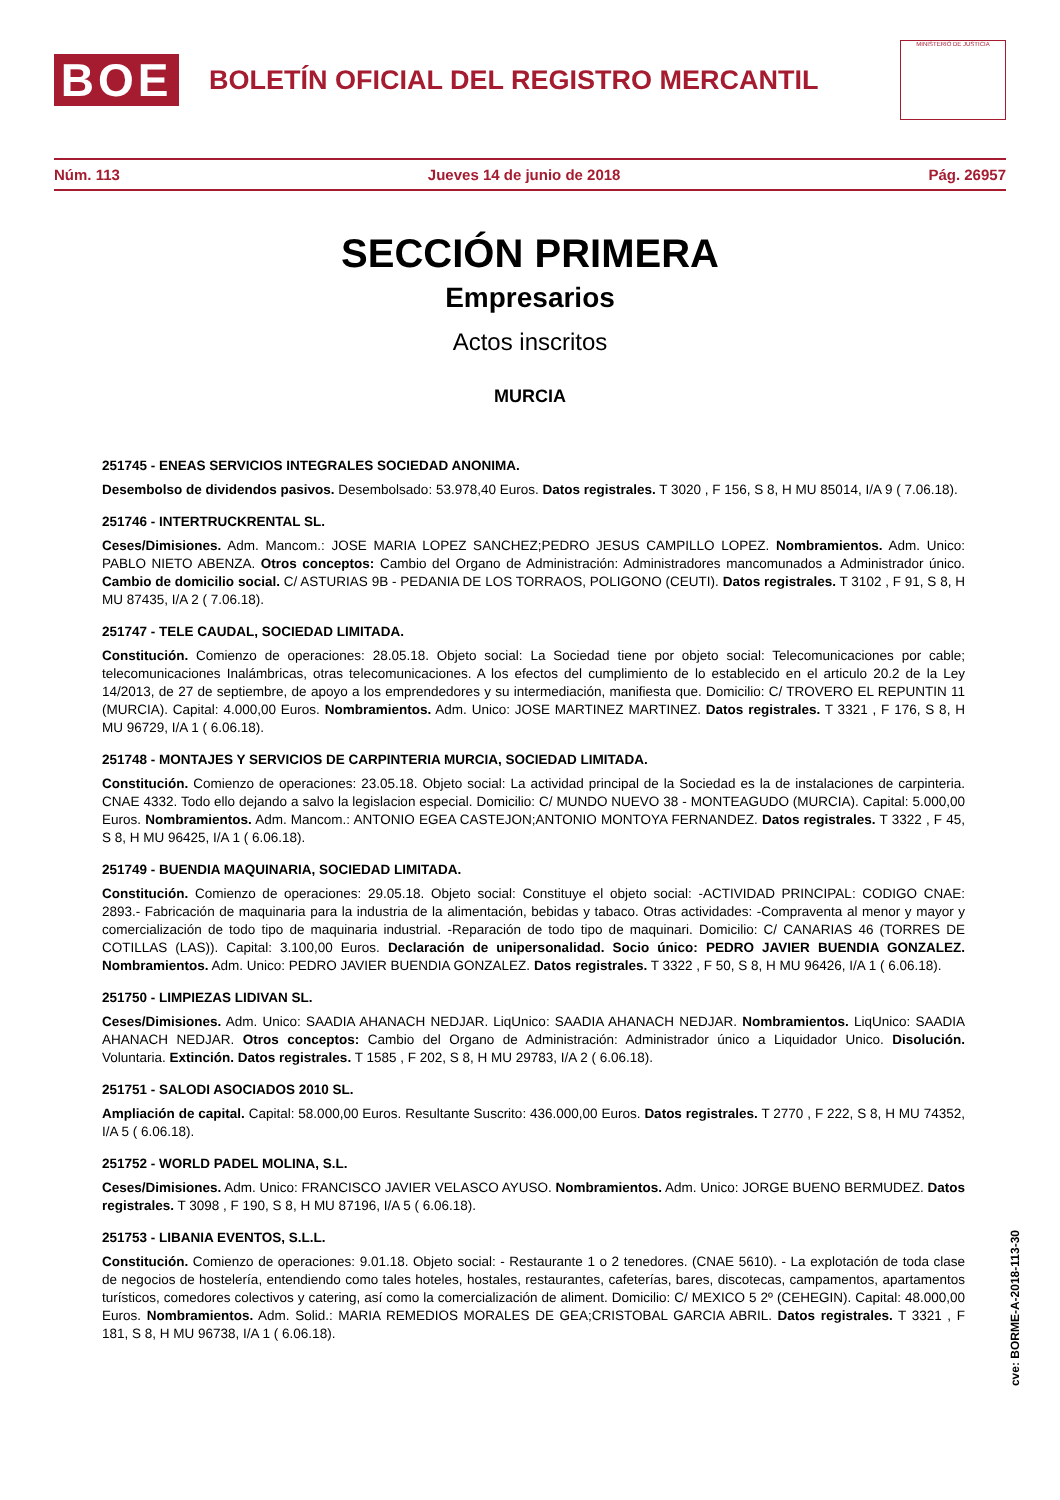BOE
BOLETÍN OFICIAL DEL REGISTRO MERCANTIL
MINISTERIO DE JUSTICIA
Núm. 113 Jueves 14 de junio de 2018 Pág. 26957
SECCIÓN PRIMERA
Empresarios
Actos inscritos
MURCIA
251745 - ENEAS SERVICIOS INTEGRALES SOCIEDAD ANONIMA.
Desembolso de dividendos pasivos. Desembolsado: 53.978,40 Euros. Datos registrales. T 3020 , F 156, S 8, H MU 85014, I/A 9 ( 7.06.18).
251746 - INTERTRUCKRENTAL SL.
Ceses/Dimisiones. Adm. Mancom.: JOSE MARIA LOPEZ SANCHEZ;PEDRO JESUS CAMPILLO LOPEZ. Nombramientos. Adm. Unico: PABLO NIETO ABENZA. Otros conceptos: Cambio del Organo de Administración: Administradores mancomunados a Administrador único. Cambio de domicilio social. C/ ASTURIAS 9B - PEDANIA DE LOS TORRAOS, POLIGONO (CEUTI). Datos registrales. T 3102 , F 91, S 8, H MU 87435, I/A 2 ( 7.06.18).
251747 - TELE CAUDAL, SOCIEDAD LIMITADA.
Constitución. Comienzo de operaciones: 28.05.18. Objeto social: La Sociedad tiene por objeto social: Telecomunicaciones por cable; telecomunicaciones Inalámbricas, otras telecomunicaciones. A los efectos del cumplimiento de lo establecido en el articulo 20.2 de la Ley 14/2013, de 27 de septiembre, de apoyo a los emprendedores y su intermediación, manifiesta que. Domicilio: C/ TROVERO EL REPUNTIN 11 (MURCIA). Capital: 4.000,00 Euros. Nombramientos. Adm. Unico: JOSE MARTINEZ MARTINEZ. Datos registrales. T 3321 , F 176, S 8, H MU 96729, I/A 1 ( 6.06.18).
251748 - MONTAJES Y SERVICIOS DE CARPINTERIA MURCIA, SOCIEDAD LIMITADA.
Constitución. Comienzo de operaciones: 23.05.18. Objeto social: La actividad principal de la Sociedad es la de instalaciones de carpinteria. CNAE 4332. Todo ello dejando a salvo la legislacion especial. Domicilio: C/ MUNDO NUEVO 38 - MONTEAGUDO (MURCIA). Capital: 5.000,00 Euros. Nombramientos. Adm. Mancom.: ANTONIO EGEA CASTEJON;ANTONIO MONTOYA FERNANDEZ. Datos registrales. T 3322 , F 45, S 8, H MU 96425, I/A 1 ( 6.06.18).
251749 - BUENDIA MAQUINARIA, SOCIEDAD LIMITADA.
Constitución. Comienzo de operaciones: 29.05.18. Objeto social: Constituye el objeto social: -ACTIVIDAD PRINCIPAL: CODIGO CNAE: 2893.- Fabricación de maquinaria para la industria de la alimentación, bebidas y tabaco. Otras actividades: -Compraventa al menor y mayor y comercialización de todo tipo de maquinaria industrial. -Reparación de todo tipo de maquinari. Domicilio: C/ CANARIAS 46 (TORRES DE COTILLAS (LAS)). Capital: 3.100,00 Euros. Declaración de unipersonalidad. Socio único: PEDRO JAVIER BUENDIA GONZALEZ. Nombramientos. Adm. Unico: PEDRO JAVIER BUENDIA GONZALEZ. Datos registrales. T 3322 , F 50, S 8, H MU 96426, I/A 1 ( 6.06.18).
251750 - LIMPIEZAS LIDIVAN SL.
Ceses/Dimisiones. Adm. Unico: SAADIA AHANACH NEDJAR. LiqUnico: SAADIA AHANACH NEDJAR. Nombramientos. LiqUnico: SAADIA AHANACH NEDJAR. Otros conceptos: Cambio del Organo de Administración: Administrador único a Liquidador Unico. Disolución. Voluntaria. Extinción. Datos registrales. T 1585 , F 202, S 8, H MU 29783, I/A 2 ( 6.06.18).
251751 - SALODI ASOCIADOS 2010 SL.
Ampliación de capital. Capital: 58.000,00 Euros. Resultante Suscrito: 436.000,00 Euros. Datos registrales. T 2770 , F 222, S 8, H MU 74352, I/A 5 ( 6.06.18).
251752 - WORLD PADEL MOLINA, S.L.
Ceses/Dimisiones. Adm. Unico: FRANCISCO JAVIER VELASCO AYUSO. Nombramientos. Adm. Unico: JORGE BUENO BERMUDEZ. Datos registrales. T 3098 , F 190, S 8, H MU 87196, I/A 5 ( 6.06.18).
251753 - LIBANIA EVENTOS, S.L.L.
Constitución. Comienzo de operaciones: 9.01.18. Objeto social: - Restaurante 1 o 2 tenedores. (CNAE 5610). - La explotación de toda clase de negocios de hostelería, entendiendo como tales hoteles, hostales, restaurantes, cafeterías, bares, discotecas, campamentos, apartamentos turísticos, comedores colectivos y catering, así como la comercialización de aliment. Domicilio: C/ MEXICO 5 2º (CEHEGIN). Capital: 48.000,00 Euros. Nombramientos. Adm. Solid.: MARIA REMEDIOS MORALES DE GEA;CRISTOBAL GARCIA ABRIL. Datos registrales. T 3321 , F 181, S 8, H MU 96738, I/A 1 ( 6.06.18).
cve: BORME-A-2018-113-30